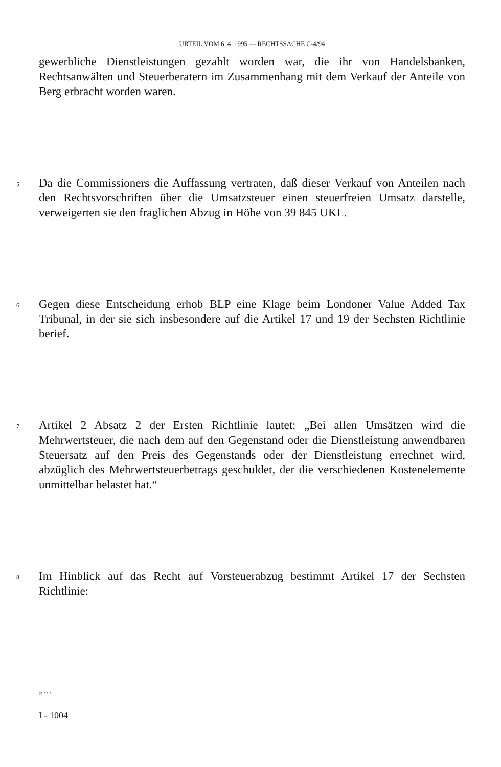URTEIL VOM 6. 4. 1995 — RECHTSSACHE C-4/94
gewerbliche Dienstleistungen gezahlt worden war, die ihr von Handelsbanken, Rechtsanwälten und Steuerberatern im Zusammenhang mit dem Verkauf der Anteile von Berg erbracht worden waren.
5
Da die Commissioners die Auffassung vertraten, daß dieser Verkauf von Anteilen nach den Rechtsvorschriften über die Umsatzsteuer einen steuerfreien Umsatz darstelle, verweigerten sie den fraglichen Abzug in Höhe von 39 845 UKL.
6
Gegen diese Entscheidung erhob BLP eine Klage beim Londoner Value Added Tax Tribunal, in der sie sich insbesondere auf die Artikel 17 und 19 der Sechsten Richtlinie berief.
7
Artikel 2 Absatz 2 der Ersten Richtlinie lautet: „Bei allen Umsätzen wird die Mehrwertsteuer, die nach dem auf den Gegenstand oder die Dienstleistung anwendbaren Steuersatz auf den Preis des Gegenstands oder der Dienstleistung errechnet wird, abzüglich des Mehrwertsteuerbetrags geschuldet, der die verschiedenen Kostenelemente unmittelbar belastet hat.“
8
Im Hinblick auf das Recht auf Vorsteuerabzug bestimmt Artikel 17 der Sechsten Richtlinie:
„…
I - 1004